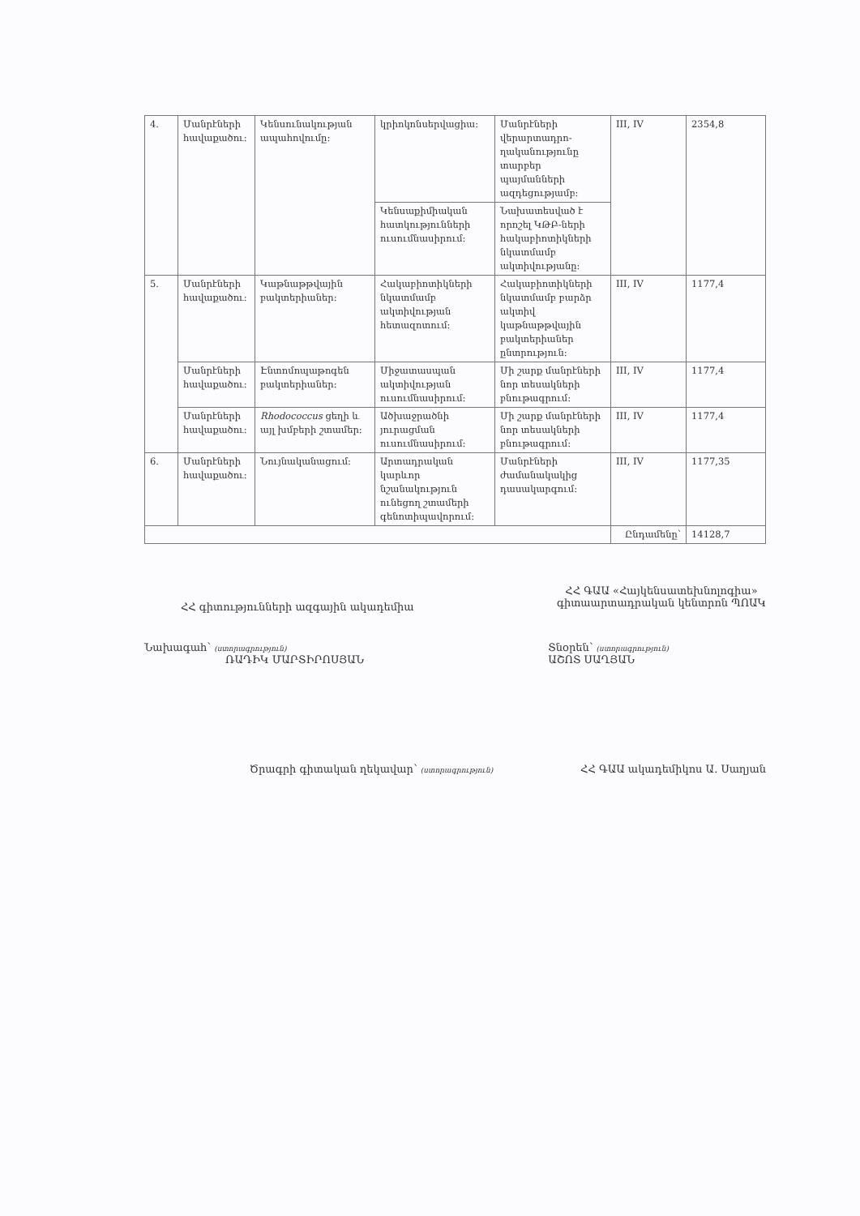| 4. | Մանրէների հավաքածու: | Կենսունակության ապահովումը: | կրիոկոնսերվացիա: | Մանրէների վերարտադրո-ղականությունը տարբեր պայմանների ազդեցությամբ: | III, IV | 2354,8 |
| | | | Կենսաքիմիական հատկությունների ուսումնասիրում: | Նախատեսված է որոշել ԿԹԲ-ների հակաբիոտիկների նկատմամբ ակտիվությանը: | | |
| 5. | Մանրէների հավաքածու: | Կաթնաթթվային բակտերիաներ: | Հակաբիոտիկների նկատմամբ ակտիվության հետազոտում: | Հակաբիոտիկների նկատմամբ բարձր ակտիվ կաթնաթթվային բակտերիաներ ընտրություն: | III, IV | 1177,4 |
| | Մանրէների հավաքածու: | Էնտոմոպաթոգեն բակտերիաներ: | Միջատասպան ակտիվության ուսումնասիրում: | Մի շարք մանրէների նոր տեսակների բնութագրում: | III, IV | 1177,4 |
| | Մանրէների հավաքածու: | Rhodococcus ցեղի և այլ խմբերի շտամեր: | Ածխաջրածնի յուրացման ուսումնասիրում: | Մի շարք մանրէների նոր տեսակների բնութագրում: | III, IV | 1177,4 |
| 6. | Մանրէների հավաքածու: | Նույնականացում: | Արտադրական կարևոր նշանակություն ունեցող շտամերի գենոտիպավորում: | Մանրէների ժամանակակից դասակարգում: | III, IV | 1177,35 |
| | | | | | Ընդամենը՝ | 14128,7 |
ՀՀ գիտությունների ազգային ակադեմիա
ՀՀ ԳԱԱ «Հայկենսատեխնոլոգիա»
գիտաարտադրական կենտրոն ՊՈԱԿ
Նախագահ՝ (ստորագրություն)
ՌԱԴԻԿ ՄԱՐՏԻՐՈՍՅԱՆ
Տնօրեն՝ (ստորագրություն)
ԱՇՈՏ ՍԱՂՅԱՆ
Ծրագրի գիտական ղեկավար՝ (ստորագրություն)
ՀՀ ԳԱԱ ակադեմիկոս Ա. Սաղյան